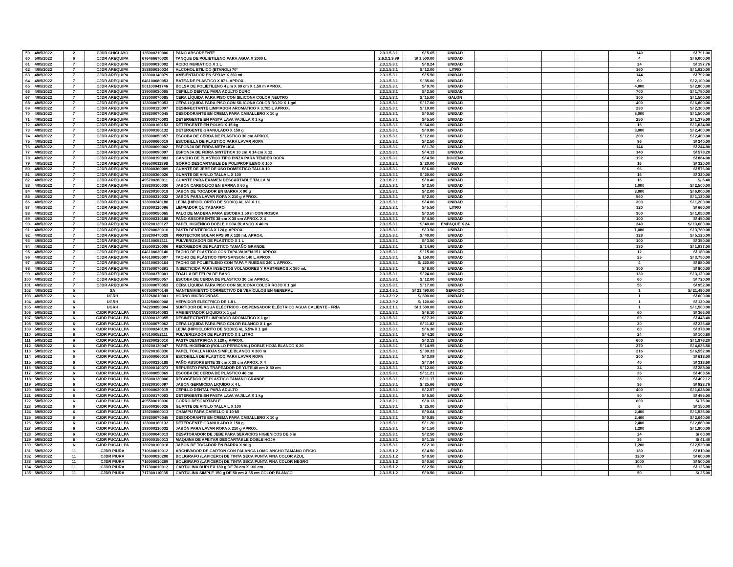| 59 | 4/05/2022 | 2 | CJDR CHICLAYO | 135000210006 | PAÑO ABSORBENTE | 2.3.1.5.3.1 | S/ 5.65 | UNIDAD | | | | | 140 | S/ 791.00 |
| 60 | 5/05/2022 | 6 | CJDR AREQUIPA | 676466670020 | TANQUE DE POLIETILENO PARA AGUA X 2000 L | 2.6.3.2.9.99 | S/ 1,500.00 | UNIDAD | | | | | 4 | S/ 6,000.00 |
| 61 | 4/05/2022 | 7 | CJDR AREQUIPA | 133000010002 | ÁCIDO MURIÁTICO X 1 L | 2.3.1.5.3.1 | S/ 8.24 | UNIDAD | | | | | 24 | S/ 197.76 |
| 62 | 4/05/2022 | 7 | CJDR AREQUIPA | 353800010034 | ALCOHOL ETILICO (ETANOL) 70º | 2.3.1.5.3.1 | S/ 12.00 | LITRO | | | | | 160 | S/ 1,920.00 |
| 63 | 4/05/2022 | 7 | CJDR AREQUIPA | 133000140079 | AMBIENTADOR EN SPRAY X 360 mL | 2.3.1.5.3.1 | S/ 5.50 | UNIDAD | | | | | 144 | S/ 792.00 |
| 64 | 4/05/2022 | 7 | CJDR AREQUIPA | 646100080053 | BATEA DE PLÁSTICO X 87 L APROX. | 2.3.1.5.3.1 | S/ 35.00 | UNIDAD | | | | | 60 | S/ 2,100.00 |
| 65 | 4/05/2022 | 7 | CJDR AREQUIPA | 501100041746 | BOLSA DE POLIETILENO 4 µm X 90 cm X 1.50 m APROX. | 2.3.1.5.3.1 | S/ 0.70 | UNIDAD | | | | | 4,000 | S/ 2,800.00 |
| 66 | 4/05/2022 | 7 | CJDR AREQUIPA | 139000030005 | CEPILLO DENTAL PARA ADULTO DURO | 2.3.1.5.3.1 | S/ 2.50 | UNIDAD | | | | | 700 | S/ 1,750.00 |
| 67 | 4/05/2022 | 7 | CJDR AREQUIPA | 133000070085 | CERA LÍQUIDA PARA PISO CON SILICONA COLOR NEUTRO | 2.3.1.5.3.1 | S/ 15.00 | GALON | | | | | 100 | S/ 1,500.00 |
| 68 | 4/05/2022 | 7 | CJDR AREQUIPA | 133000070053 | CERA LÍQUIDA PARA PISO CON SILICONA COLOR ROJO X 1 gal | 2.3.1.5.3.1 | S/ 17.00 | UNIDAD | | | | | 400 | S/ 6,800.00 |
| 69 | 4/05/2022 | 7 | CJDR AREQUIPA | 133000120097 | DESINFECTANTE LIMPIADOR AROMATICO X 3.785 L APROX. | 2.3.1.5.3.1 | S/ 10.00 | UNIDAD | | | | | 230 | S/ 2,300.00 |
| 70 | 4/05/2022 | 7 | CJDR AREQUIPA | 139200070045 | DESODORANTE EN CREMA PARA CABALLERO X 10 g | 2.3.1.5.3.1 | S/ 0.50 | UNIDAD | | | | | 3,000 | S/ 1,500.00 |
| 71 | 4/05/2022 | 7 | CJDR AREQUIPA | 133000170003 | DETERGENTE EN PASTA LAVA VAJILLA X 1 kg | 2.3.1.5.3.1 | S/ 5.50 | UNIDAD | | | | | 250 | S/ 1,375.00 |
| 72 | 4/05/2022 | 7 | CJDR AREQUIPA | 133000160153 | DETERGENTE EN POLVO X 15 kg | 2.3.1.5.3.1 | S/ 64.00 | UNIDAD | | | | | 16 | S/ 1,024.00 |
| 73 | 4/05/2022 | 7 | CJDR AREQUIPA | 133000160132 | DETERGENTE GRANULADO X 150 g | 2.3.1.5.3.1 | S/ 0.80 | UNIDAD | | | | | 3,000 | S/ 2,400.00 |
| 74 | 4/05/2022 | 7 | CJDR AREQUIPA | 135000050057 | ESCOBA DE CERDA DE PLÁSTICO 30 cm APROX. | 2.3.1.5.3.1 | S/ 12.00 | UNIDAD | | | | | 200 | S/ 2,400.00 |
| 75 | 4/05/2022 | 7 | CJDR AREQUIPA | 135000060019 | ESCOBILLA DE PLASTICO PARA LAVAR ROPA | 2.3.1.5.3.1 | S/ 2.50 | UNIDAD | | | | | 96 | S/ 240.00 |
| 76 | 4/05/2022 | 7 | CJDR AREQUIPA | 135000090002 | ESPONJA DE FIBRA METALICA | 2.3.1.5.3.1 | S/ 1.70 | UNIDAD | | | | | 144 | S/ 244.80 |
| 77 | 4/05/2022 | 7 | CJDR AREQUIPA | 135000090097 | ESPONJA DE FIBRA SINTETICA 10 cm X 14 cm X 12 | 2.3.1.5.3.1 | S/ 4.13 | UNIDAD | | | | | 140 | S/ 578.20 |
| 78 | 4/05/2022 | 7 | CJDR AREQUIPA | 135000190083 | GANCHO DE PLASTICO TIPO PINZA PARA TENDER ROPA | 2.3.1.5.3.1 | S/ 4.50 | DOCENA | | | | | 192 | S/ 864.00 |
| 79 | 4/05/2022 | 7 | CJDR AREQUIPA | 495500011398 | GORRO DESCARTABLE DE POLIPROPILENO X 100 | 2.3.1.8.2.1 | S/ 20.00 | UNIDAD | | | | | 16 | S/ 320.00 |
| 80 | 4/05/2022 | 7 | CJDR AREQUIPA | 135000360009 | GUANTE DE JEBE DE USO DOMESTICO TALLA 10 | 2.3.1.5.3.1 | S/ 6.00 | PAR | | | | | 96 | S/ 576.00 |
| 81 | 4/05/2022 | 7 | CJDR AREQUIPA | 135000360026 | GUANTE DE VINILO TALLA L X 100 | 2.3.1.5.3.1 | S/ 20.00 | UNIDAD | | | | | 16 | S/ 320.00 |
| 82 | 4/05/2022 | 7 | CJDR AREQUIPA | 495700280011 | GUANTE PARA EXAMEN DESCARTABLE TALLA M | 2.3.1.8.2.1 | S/ 0.40 | UNIDAD | | | | | 16 | S/ 6.40 |
| 83 | 4/05/2022 | 7 | CJDR AREQUIPA | 139200100030 | JABON CARBOLICO EN BARRA X 60 g | 2.3.1.5.3.1 | S/ 2.50 | UNIDAD | | | | | 1,000 | S/ 2,500.00 |
| 84 | 4/05/2022 | 7 | CJDR AREQUIPA | 139200100018 | JABON DE TOCADOR EN BARRA X 90 g | 2.3.1.5.3.1 | S/ 2.00 | UNIDAD | | | | | 3,000 | S/ 6,000.00 |
| 85 | 4/05/2022 | 7 | CJDR AREQUIPA | 133000210032 | JABÓN PARA LAVAR ROPA X 210 g APROX. | 2.3.1.5.3.1 | S/ 2.00 | UNIDAD | | | | | 560 | S/ 1,120.00 |
| 86 | 4/05/2022 | 7 | CJDR AREQUIPA | 133000240188 | LEJIA (HIPOCLORITO DE SODIO) AL 6% X 1 L | 2.3.1.5.3.1 | S/ 4.00 | UNIDAD | | | | | 300 | S/ 1,200.00 |
| 87 | 4/05/2022 | 7 | CJDR AREQUIPA | 133000120096 | LIMPIADOR QUITASARRO | 2.3.1.5.3.1 | S/ 5.50 | LITRO | | | | | 120 | S/ 660.00 |
| 88 | 4/05/2022 | 7 | CJDR AREQUIPA | 135000050065 | PALO DE MADERA PARA ESCOBA 1.50 m CON ROSCA | 2.3.1.5.3.1 | S/ 3.50 | UNIDAD | | | | | 300 | S/ 1,050.00 |
| 89 | 4/05/2022 | 7 | CJDR AREQUIPA | 135000210188 | PAÑO ABSORBENTE 38 cm X 38 cm APROX. X 4 | 2.3.1.5.3.1 | S/ 4.50 | UNIDAD | | | | | 100 | S/ 450.00 |
| 90 | 4/05/2022 | 7 | CJDR AREQUIPA | 139200120127 | PAPEL HIGIÉNICO DOBLE HOJA BLANCO X 40 m | 2.3.1.5.3.1 | S/ 40.00 | EMPAQUE X 24 | | | | | 340 | S/ 13,600.00 |
| 91 | 4/05/2022 | 7 | CJDR AREQUIPA | 139200020010 | PASTA DENTÍFRICA X 120 g APROX. | 2.3.1.5.3.1 | S/ 3.50 | UNIDAD | | | | | 1,080 | S/ 3,780.00 |
| 92 | 4/05/2022 | 7 | CJDR AREQUIPA | 139200470028 | PROTECTOR SOLAR FPS 90 X 120 mL APROX. | 2.3.1.5.3.1 | S/ 40.00 | UNIDAD | | | | | 128 | S/ 5,120.00 |
| 93 | 4/05/2022 | 7 | CJDR AREQUIPA | 646100052111 | PULVERIZADOR DE PLÁSTICO X 1 L | 2.3.1.5.3.1 | S/ 3.50 | UNIDAD | | | | | 100 | S/ 350.00 |
| 94 | 4/05/2022 | 7 | CJDR AREQUIPA | 135000130006 | RECOGEDOR DE PLASTICO TAMAÑO GRANDE | 2.3.1.5.3.1 | S/ 14.90 | UNIDAD | | | | | 130 | S/ 1,937.00 |
| 95 | 4/05/2022 | 7 | CJDR AREQUIPA | 646100030140 | TACHO DE PLÁSTICO CON TAPA VAIVÉN 15 L APROX. | 2.3.1.5.3.1 | S/ 15.00 | UNIDAD | | | | | 12 | S/ 180.00 |
| 96 | 4/05/2022 | 7 | CJDR AREQUIPA | 646100030007 | TACHO DE PLÁSTICO TIPO SANSON 140 L APROX. | 2.3.1.5.3.1 | S/ 150.00 | UNIDAD | | | | | 25 | S/ 3,750.00 |
| 97 | 4/05/2022 | 7 | CJDR AREQUIPA | 646100030164 | TACHO DE POLIETILENO CON TAPA Y RUEDAS 240 L APROX. | 2.3.1.5.3.1 | S/ 220.00 | UNIDAD | | | | | 4 | S/ 880.00 |
| 98 | 4/05/2022 | 7 | CJDR AREQUIPA | 337500070391 | INSECTICIDA PARA INSECTOS VOLADORES Y RASTREROS X 360 mL | 2.3.1.5.3.1 | S/ 8.00 | UNIDAD | | | | | 100 | S/ 800.00 |
| 99 | 4/05/2022 | 7 | CJDR AREQUIPA | 135000370001 | TOALLA DE FELPA DE BAÑO | 2.3.1.5.3.1 | S/ 24.00 | UNIDAD | | | | | 130 | S/ 3,120.00 |
| 100 | 4/05/2022 | 7 | CJDR AREQUIPA | 135000050057 | ESCOBA DE CERDA DE PLÁSTICO 30 cm APROX. | 2.3.1.5.3.1 | S/ 12.00 | UNIDAD | | | | | 60 | S/ 720.00 |
| 101 | 4/05/2022 | 7 | CJDR AREQUIPA | 133000070053 | CERA LÍQUIDA PARA PISO CON SILICONA COLOR ROJO X 1 gal | 2.3.1.5.3.1 | S/ 17.00 | UNIDAD | | | | | 56 | S/ 952.00 |
| 102 | 4/05/2022 | 5 | SA | 607500070149 | MANTENIMIENTO CORRECTIVO DE VEHÍCULOS EN GENERAL | 2.3.2.4.5.1 | S/ 21,490.00 | SERVICIO | | | | | 1 | S/ 21,490.00 |
| 103 | 4/05/2022 | 6 | UGRH | 322260610001 | HORNO MICROONDAS | 2.6.3.2.9.2 | S/ 600.00 | UNIDAD | | | | | 1 | S/ 600.00 |
| 104 | 4/05/2022 | 6 | UGRH | 322250000008 | HERVIDOR ELÉCTRICO DE 1.8 L | 2.6.3.2.9.2 | S/ 120.00 | UNIDAD | | | | | 1 | S/ 120.00 |
| 105 | 4/05/2022 | 6 | UGRH | 742299890004 | SURTIDOR DE AGUA ELÉCTRICO - DISPENSADOR ELÉCTRICO AGUA CALIENTE - FRÍA | 2.6.3.2.1.1 | S/ 1,500.00 | UNIDAD | | | | | 1 | S/ 1,500.00 |
| 106 | 5/05/2022 | 6 | CJDR PUCALLPA | 133000140083 | AMBIENTADOR LIQUIDO X 1 gal | 2.3.1.5.3.1 | S/ 6.10 | UNIDAD | | | | | 60 | S/ 366.00 |
| 107 | 5/05/2022 | 6 | CJDR PUCALLPA | 133000120055 | DESINFECTANTE LIMPIADOR AROMATICO X 1 gal | 2.3.1.5.3.1 | S/ 7.39 | UNIDAD | | | | | 60 | S/ 443.40 |
| 108 | 5/05/2022 | 6 | CJDR PUCALLPA | 133000070062 | CERA LIQUIDA PARA PISO COLOR BLANCO X 1 gal | 2.3.1.5.3.1 | S/ 11.82 | UNIDAD | | | | | 20 | S/ 236.40 |
| 109 | 5/05/2022 | 6 | CJDR PUCALLPA | 133000240139 | LEJIA (HIPOCLORITO DE SODIO) AL 5.5% X 1 gal | 2.3.1.5.3.1 | S/ 6.30 | UNIDAD | | | | | 60 | S/ 378.00 |
| 110 | 5/05/2022 | 6 | CJDR PUCALLPA | 646100052111 | PULVERIZADOR DE PLASTICO X 1 LITRO | 2.3.1.5.3.1 | S/ 4.20 | UNIDAD | | | | | 24 | S/ 100.80 |
| 111 | 5/05/2022 | 6 | CJDR PUCALLPA | 139200020010 | PASTA DENTRIFICA X 120 g APROX. | 2.3.1.5.3.1 | S/ 3.13 | UNIDAD | | | | | 600 | S/ 1,876.20 |
| 112 | 5/05/2022 | 6 | CJDR PUCALLPA | 139200120047 | PAPEL HIGIENICO (ROLLO PERSONAL) DOBLE HOJA BLANCO X 20 | 2.3.1.5.3.1 | S/ 14.95 | UNIDAD | | | | | 270 | S/ 4,036.50 |
| 113 | 5/05/2022 | 6 | CJDR PUCALLPA | 139200160330 | PAPEL TOALLA HOJA SIMPLE BLANCO X 300 m | 2.3.1.5.3.1 | S/ 30.33 | UNIDAD | | | | | 216 | S/ 6,552.00 |
| 114 | 5/05/2022 | 6 | CJDR PUCALLPA | 135000060019 | ESCOBILLA DE PLASTICO PARA LAVAR ROPA | 2.3.1.5.3.1 | S/ 3.09 | UNIDAD | | | | | 200 | S/ 618.00 |
| 115 | 5/05/2022 | 6 | CJDR PUCALLPA | 135000210188 | PAÑO ABSORBENTE 38 cm X 38 cm APROX. X 4 | 2.3.1.5.3.1 | S/ 7.84 | UNIDAD | | | | | 40 | S/ 313.60 |
| 116 | 5/05/2022 | 6 | CJDR PUCALLPA | 135000140073 | REPUESTO PARA TRAPEADOR DE YUTE 40 cm X 50 cm | 2.3.1.5.3.1 | S/ 12.00 | UNIDAD | | | | | 24 | S/ 288.00 |
| 117 | 5/05/2022 | 6 | CJDR PUCALLPA | 135000050069 | ESCOBA DE CERDA DE PLÁSTICO 40 cm | 2.3.1.5.3.1 | S/ 11.21 | UNIDAD | | | | | 36 | S/ 403.56 |
| 118 | 5/05/2022 | 6 | CJDR PUCALLPA | 135000130006 | RECOGEDOR DE PLASTICO TAMAÑO GRANDE | 2.3.1.5.3.1 | S/ 11.17 | UNIDAD | | | | | 36 | S/ 402.12 |
| 119 | 5/05/2022 | 6 | CJDR PUCALLPA | 139200100097 | JABON GERMICIDA LIQUIDO X 4 L | 2.3.1.5.3.1 | S/ 25.66 | UNIDAD | | | | | 36 | S/ 923.76 |
| 120 | 5/05/2022 | 6 | CJDR PUCALLPA | 139000030015 | CEPILLO DENTAL PARA ADULTO | 2.3.1.5.3.1 | S/ 2.57 | PAR | | | | | 400 | S/ 1,028.00 |
| 121 | 5/05/2022 | 6 | CJDR PUCALLPA | 133000170003 | DETERGENTE EN PASTA LAVA VAJILLA X 1 kg | 2.3.1.5.3.1 | S/ 5.50 | UNIDAD | | | | | 90 | S/ 495.00 |
| 122 | 5/05/2022 | 6 | CJDR PUCALLPA | 495500010036 | GORRO DESCARTABLE | 2.3.1.8.2.1 | S/ 0.13 | UNIDAD | | | | | 600 | S/ 75.00 |
| 123 | 5/05/2022 | 6 | CJDR PUCALLPA | 135000360026 | GUANTE DE VINILO TALLA L X 100 | 2.3.1.5.3.1 | S/ 25.00 | UNIDAD | | | | | 6 | S/ 150.00 |
| 124 | 5/05/2022 | 6 | CJDR PUCALLPA | 139200060013 | CHAMPU PARA CABELLO X 10 Ml | 2.3.1.5.3.1 | S/ 0.64 | UNIDAD | | | | | 2,400 | S/ 1,536.00 |
| 125 | 5/05/2022 | 6 | CJDR PUCALLPA | 139200070045 | DESODORANTE EN CREMA PARA CABALLERO X 10 g | 2.3.1.5.3.1 | S/ 0.85 | UNIDAD | | | | | 2,400 | S/ 2,040.00 |
| 126 | 5/05/2022 | 6 | CJDR PUCALLPA | 133000160132 | DETERGENTE GRANULADO X 150 g | 2.3.1.5.3.1 | S/ 1.20 | UNIDAD | | | | | 2,400 | S/ 2,880.00 |
| 127 | 5/05/2022 | 6 | CJDR PUCALLPA | 133000210032 | JABÓN PARA LAVAR ROPA X 210 g APROX. | 2.3.1.5.3.1 | S/ 1.50 | UNIDAD | | | | | 1,200 | S/ 1,800.00 |
| 128 | 5/05/2022 | 6 | CJDR PUCALLPA | 135000040013 | DESATORADOR DE JEBE PARA SERVICIOS HIGIENICOS DE 6 in | 2.3.1.5.3.1 | S/ 2.50 | UNIDAD | | | | | 24 | S/ 60.00 |
| 129 | 5/05/2022 | 6 | CJDR PUCALLPA | 139000150013 | MAQUINA DE AFEITAR DESCARTABLE DOBLE HOJA | 2.3.1.5.3.1 | S/ 1.15 | UNIDAD | | | | | 36 | S/ 41.40 |
| 130 | 5/05/2022 | 6 | CJDR PUCALLPA | 139200100018 | JABON DE TOCADOR EN BARRA X 90 g | 2.3.1.5.3.1 | S/ 2.10 | UNIDAD | | | | | 1,200 | S/ 2,520.00 |
| 131 | 5/05/2022 | 11 | CJDR PIURA | 710600010012 | ARCHIVADOR DE CARTON CON PALANCA LOMO ANCHO TAMAÑO OFICIO | 2.3.1.5.1.2 | S/ 4.50 | UNIDAD | | | | | 180 | S/ 810.00 |
| 132 | 5/05/2022 | 11 | CJDR PIURA | 716000010208 | BOLIGRAFO (LAPICERO) DE TINTA SECA PUNTA FINA COLOR AZUL | 2.3.1.5.1.2 | S/ 0.50 | UNIDAD | | | | | 1200 | S/ 600.00 |
| 133 | 5/05/2022 | 11 | CJDR PIURA | 716000010209 | BOLIGRAFO (LAPICERO) DE TINTA SECA PUNTA FINA COLOR NEGRO | 2.3.1.5.1.2 | S/ 0.50 | UNIDAD | | | | | 1000 | S/ 500.00 |
| 134 | 5/05/2022 | 11 | CJDR PIURA | 717300010012 | CARTULINA DUPLEX 180 g DE 70 cm X 100 cm | 2.3.1.5.1.2 | S/ 2.50 | UNIDAD | | | | | 50 | S/ 125.00 |
| 135 | 5/05/2022 | 11 | CJDR PIURA | 717300110035 | CARTULINA SIMPLE 150 g DE 50 cm X 65 cm COLOR BLANCO | 2.3.1.5.1.2 | S/ 0.50 | UNIDAD | | | | | 50 | S/ 25.00 |